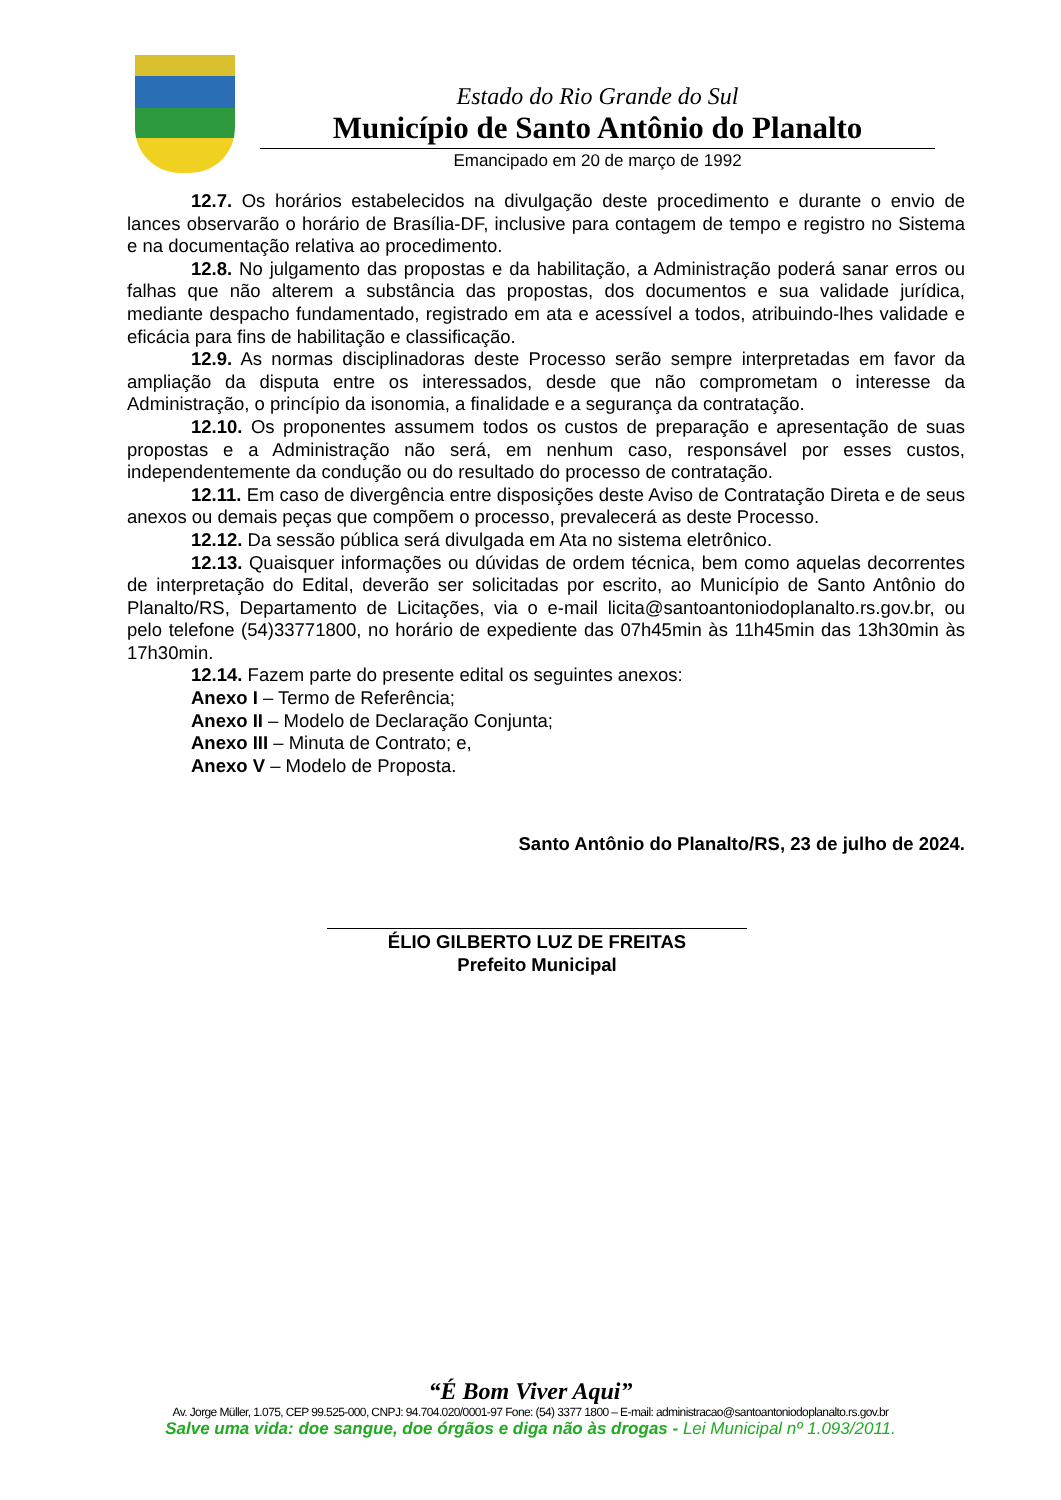Estado do Rio Grande do Sul
Município de Santo Antônio do Planalto
Emancipado em 20 de março de 1992
12.7. Os horários estabelecidos na divulgação deste procedimento e durante o envio de lances observarão o horário de Brasília-DF, inclusive para contagem de tempo e registro no Sistema e na documentação relativa ao procedimento.
12.8. No julgamento das propostas e da habilitação, a Administração poderá sanar erros ou falhas que não alterem a substância das propostas, dos documentos e sua validade jurídica, mediante despacho fundamentado, registrado em ata e acessível a todos, atribuindo-lhes validade e eficácia para fins de habilitação e classificação.
12.9. As normas disciplinadoras deste Processo serão sempre interpretadas em favor da ampliação da disputa entre os interessados, desde que não comprometam o interesse da Administração, o princípio da isonomia, a finalidade e a segurança da contratação.
12.10. Os proponentes assumem todos os custos de preparação e apresentação de suas propostas e a Administração não será, em nenhum caso, responsável por esses custos, independentemente da condução ou do resultado do processo de contratação.
12.11. Em caso de divergência entre disposições deste Aviso de Contratação Direta e de seus anexos ou demais peças que compõem o processo, prevalecerá as deste Processo.
12.12. Da sessão pública será divulgada em Ata no sistema eletrônico.
12.13. Quaisquer informações ou dúvidas de ordem técnica, bem como aquelas decorrentes de interpretação do Edital, deverão ser solicitadas por escrito, ao Município de Santo Antônio do Planalto/RS, Departamento de Licitações, via o e-mail licita@santoantoniodoplanalto.rs.gov.br, ou pelo telefone (54)33771800, no horário de expediente das 07h45min às 11h45min das 13h30min às 17h30min.
12.14. Fazem parte do presente edital os seguintes anexos:
Anexo I – Termo de Referência;
Anexo II – Modelo de Declaração Conjunta;
Anexo III – Minuta de Contrato; e,
Anexo V – Modelo de Proposta.
Santo Antônio do Planalto/RS, 23 de julho de 2024.
ÉLIO GILBERTO LUZ DE FREITAS
Prefeito Municipal
“É Bom Viver Aqui”
Av. Jorge Müller, 1.075, CEP 99.525-000, CNPJ: 94.704.020/0001-97 Fone: (54) 3377 1800 – E-mail: administracao@santoantoniodoplanalto.rs.gov.br
Salve uma vida: doe sangue, doe órgãos e diga não às drogas - Lei Municipal nº 1.093/2011.